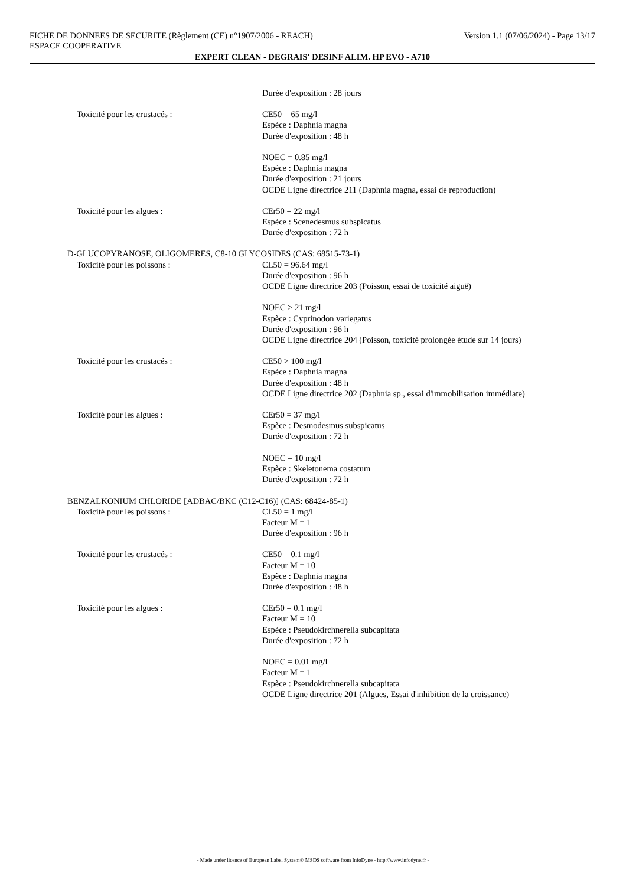FICHE DE DONNEES DE SECURITE (Règlement (CE) n°1907/2006 - REACH) Version 1.1 (07/06/2024) - Page 13/17
ESPACE COOPERATIVE
EXPERT CLEAN - DEGRAIS' DESINF ALIM. HP EVO - A710
Durée d'exposition : 28 jours
Toxicité pour les crustacés : CE50 = 65 mg/l
Espèce : Daphnia magna
Durée d'exposition : 48 h
NOEC = 0.85 mg/l
Espèce : Daphnia magna
Durée d'exposition : 21 jours
OCDE Ligne directrice 211 (Daphnia magna, essai de reproduction)
Toxicité pour les algues : CEr50 = 22 mg/l
Espèce : Scenedesmus subspicatus
Durée d'exposition : 72 h
D-GLUCOPYRANOSE, OLIGOMERES, C8-10 GLYCOSIDES (CAS: 68515-73-1)
Toxicité pour les poissons : CL50 = 96.64 mg/l
Durée d'exposition : 96 h
OCDE Ligne directrice 203 (Poisson, essai de toxicité aiguë)
NOEC > 21 mg/l
Espèce : Cyprinodon variegatus
Durée d'exposition : 96 h
OCDE Ligne directrice 204 (Poisson, toxicité prolongée étude sur 14 jours)
Toxicité pour les crustacés : CE50 > 100 mg/l
Espèce : Daphnia magna
Durée d'exposition : 48 h
OCDE Ligne directrice 202 (Daphnia sp., essai d'immobilisation immédiate)
Toxicité pour les algues : CEr50 = 37 mg/l
Espèce : Desmodesmus subspicatus
Durée d'exposition : 72 h
NOEC = 10 mg/l
Espèce : Skeletonema costatum
Durée d'exposition : 72 h
BENZALKONIUM CHLORIDE [ADBAC/BKC (C12-C16)] (CAS: 68424-85-1)
Toxicité pour les poissons : CL50 = 1 mg/l
Facteur M = 1
Durée d'exposition : 96 h
Toxicité pour les crustacés : CE50 = 0.1 mg/l
Facteur M = 10
Espèce : Daphnia magna
Durée d'exposition : 48 h
Toxicité pour les algues : CEr50 = 0.1 mg/l
Facteur M = 10
Espèce : Pseudokirchnerella subcapitata
Durée d'exposition : 72 h
NOEC = 0.01 mg/l
Facteur M = 1
Espèce : Pseudokirchnerella subcapitata
OCDE Ligne directrice 201 (Algues, Essai d'inhibition de la croissance)
- Made under licence of European Label System® MSDS software from InfoDyne - http://www.infodyne.fr -